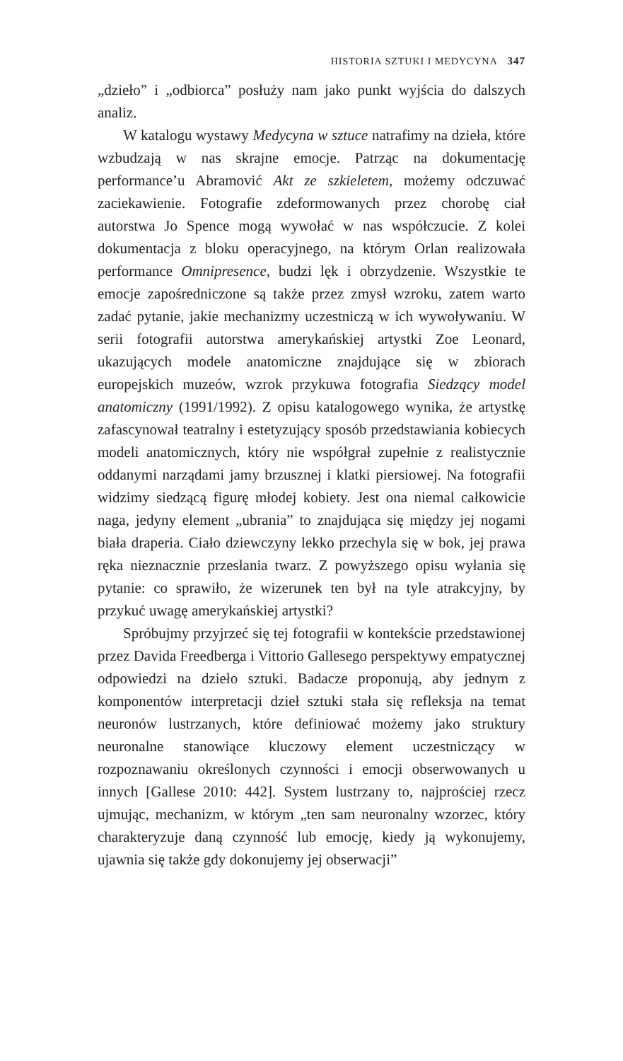HISTORIA SZTUKI I MEDYCYNA 347
„dzieło” i „odbiorca” posłuży nam jako punkt wyjścia do dalszych analiz.
W katalogu wystawy Medycyna w sztuce natrafimy na dzieła, które wzbudzają w nas skrajne emocje. Patrząc na dokumentację performance’u Abramović Akt ze szkieletem, możemy odczuwać zaciekawienie. Fotografie zdeformowanych przez chorobę ciał autorstwa Jo Spence mogą wywołać w nas współczucie. Z kolei dokumentacja z bloku operacyjnego, na którym Orlan realizowała performance Omnipresence, budzi lęk i obrzydzenie. Wszystkie te emocje zapośredniczone są także przez zmysł wzroku, zatem warto zadać pytanie, jakie mechanizmy uczestniczą w ich wywoływaniu. W serii fotografii autorstwa amerykańskiej artystki Zoe Leonard, ukazujących modele anatomiczne znajdujące się w zbiorach europejskich muzeów, wzrok przykuwa fotografia Siedzący model anatomiczny (1991/1992). Z opisu katalogowego wynika, że artystkę zafascynował teatralny i estetyzujący sposób przedstawiania kobiecych modeli anatomicznych, który nie współgrał zupełnie z realistycznie oddanymi narządami jamy brzusznej i klatki piersiowej. Na fotografii widzimy siedzącą figurę młodej kobiety. Jest ona niemal całkowicie naga, jedyny element „ubrania” to znajdująca się między jej nogami biała draperia. Ciało dziewczyny lekko przechyla się w bok, jej prawa ręka nieznacznie przesłania twarz. Z powyższego opisu wyłania się pytanie: co sprawiło, że wizerunek ten był na tyle atrakcyjny, by przykuć uwagę amerykańskiej artystki?
Spróbujmy przyjrzeć się tej fotografii w kontekście przedstawionej przez Davida Freedberga i Vittorio Gallesego perspektywy empatycznej odpowiedzi na dzieło sztuki. Badacze proponują, aby jednym z komponentów interpretacji dzieł sztuki stała się refleksja na temat neuronów lustrzanych, które definiować możemy jako struktury neuronalne stanowiące kluczowy element uczestniczący w rozpoznawaniu określonych czynności i emocji obserwowanych u innych [Gallese 2010: 442]. System lustrzany to, najprościej rzecz ujmując, mechanizm, w którym „ten sam neuronalny wzorzec, który charakteryzuje daną czynność lub emocję, kiedy ją wykonujemy, ujawnia się także gdy dokonujemy jej obserwacji”